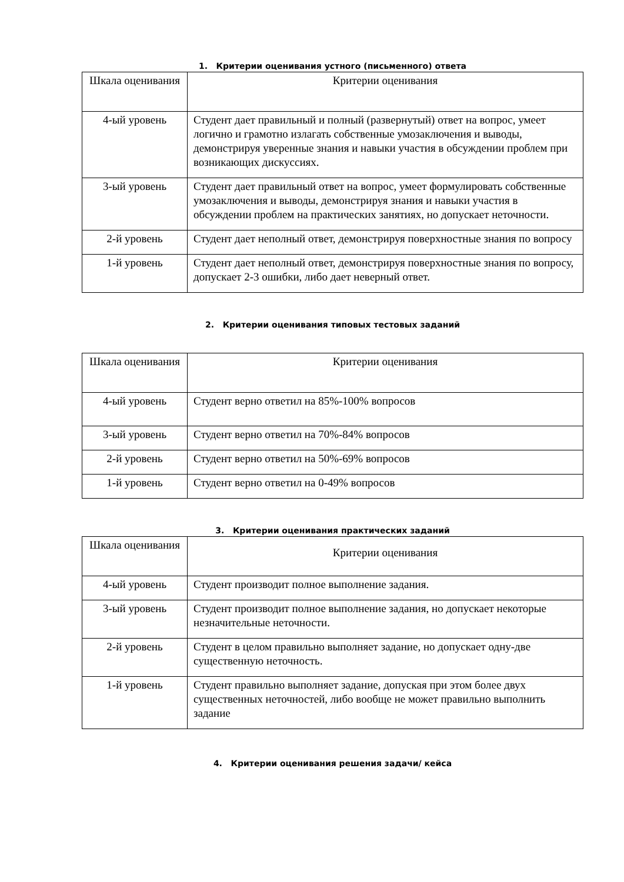1. Критерии оценивания устного (письменного) ответа
| Шкала оценивания | Критерии оценивания |
| 4-ый уровень | Студент дает правильный и полный (развернутый) ответ на вопрос, умеет логично и грамотно излагать собственные умозаключения и выводы, демонстрируя уверенные знания и навыки участия в обсуждении проблем при возникающих дискуссиях. |
| 3-ый уровень | Студент дает правильный ответ на вопрос, умеет формулировать собственные умозаключения и выводы, демонстрируя знания и навыки участия в обсуждении проблем на практических занятиях, но допускает неточности. |
| 2-й уровень | Студент дает неполный ответ, демонстрируя поверхностные знания по вопросу |
| 1-й уровень | Студент дает неполный ответ, демонстрируя поверхностные знания по вопросу, допускает 2-3 ошибки, либо дает неверный ответ. |
2. Критерии оценивания типовых тестовых заданий
| Шкала оценивания | Критерии оценивания |
| 4-ый уровень | Студент верно ответил на 85%-100% вопросов |
| 3-ый уровень | Студент верно ответил на 70%-84% вопросов |
| 2-й уровень | Студент верно ответил на 50%-69% вопросов |
| 1-й уровень | Студент верно ответил на 0-49% вопросов |
3. Критерии оценивания практических заданий
| Шкала оценивания | Критерии оценивания |
| 4-ый уровень | Студент производит полное выполнение задания. |
| 3-ый уровень | Студент производит полное выполнение задания, но допускает некоторые незначительные неточности. |
| 2-й уровень | Студент в целом правильно выполняет задание, но допускает одну-две существенную неточность. |
| 1-й уровень | Студент правильно выполняет задание, допуская при этом более двух существенных неточностей, либо вообще не может правильно выполнить задание |
4. Критерии оценивания решения задачи/ кейса